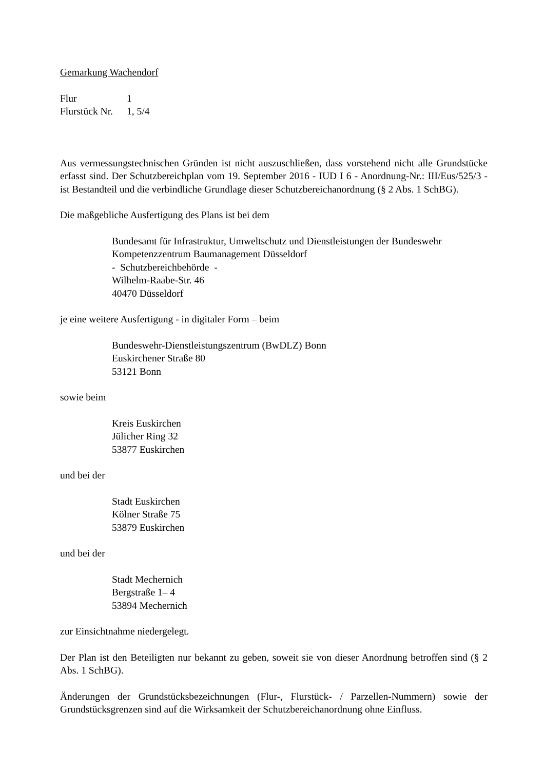Gemarkung Wachendorf
| Flur | 1 |
| Flurstück Nr. | 1, 5/4 |
Aus vermessungstechnischen Gründen ist nicht auszuschließen, dass vorstehend nicht alle Grundstücke erfasst sind. Der Schutzbereichplan vom 19. September 2016 - IUD I 6 - Anordnung-Nr.: III/Eus/525/3 - ist Bestandteil und die verbindliche Grundlage dieser Schutzbereichanordnung (§ 2 Abs. 1 SchBG).
Die maßgebliche Ausfertigung des Plans ist bei dem
Bundesamt für Infrastruktur, Umweltschutz und Dienstleistungen der Bundeswehr
Kompetenzzentrum Baumanagement Düsseldorf
- Schutzbereichbehörde -
Wilhelm-Raabe-Str. 46
40470 Düsseldorf
je eine weitere Ausfertigung - in digitaler Form – beim
Bundeswehr-Dienstleistungszentrum (BwDLZ) Bonn
Euskirchener Straße 80
53121 Bonn
sowie beim
Kreis Euskirchen
Jülicher Ring 32
53877 Euskirchen
und bei der
Stadt Euskirchen
Kölner Straße 75
53879 Euskirchen
und bei der
Stadt Mechernich
Bergstraße 1– 4
53894 Mechernich
zur Einsichtnahme niedergelegt.
Der Plan ist den Beteiligten nur bekannt zu geben, soweit sie von dieser Anordnung betroffen sind (§ 2 Abs. 1 SchBG).
Änderungen der Grundstücksbezeichnungen (Flur-, Flurstück- / Parzellen-Nummern) sowie der Grundstücksgrenzen sind auf die Wirksamkeit der Schutzbereichanordnung ohne Einfluss.